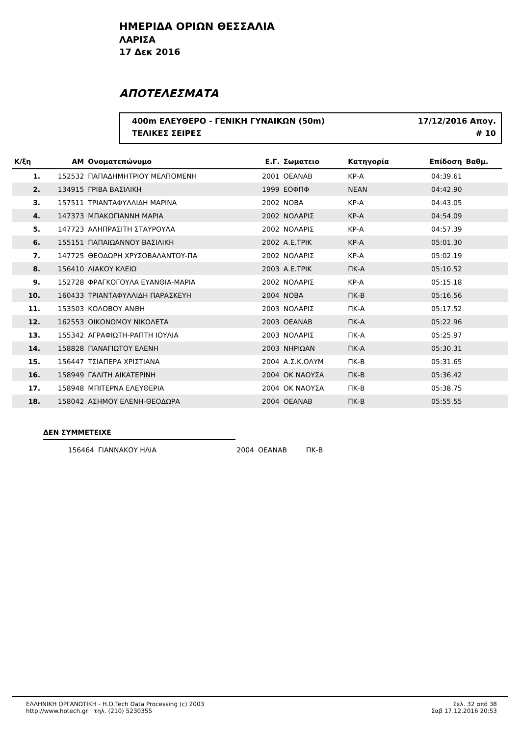ΗΜΕΡΙΔΑ ΟΡΙΩΝ ΘΕΣΣΑΛΙΑ
ΛΑΡΙΣΑ
17 Δεκ 2016
ΑΠΟΤΕΛΕΣΜΑΤΑ
400m ΕΛΕΥΘΕΡΟ - ΓΕΝΙΚΗ ΓΥΝΑΙΚΩΝ (50m) 17/12/2016 Απογ.
ΤΕΛΙΚΕΣ ΣΕΙΡΕΣ # 10
| Κ/ξη | ΑΜ | Ονοματεπώνυμο | Ε.Γ. | Σωματειο | Κατηγορία | Επίδοση | Βαθμ. | |
| --- | --- | --- | --- | --- | --- | --- | --- | --- |
| 1. | 152532 | ΠΑΠΑΔΗΜΗΤΡΙΟΥ ΜΕΛΠΟΜΕΝΗ | 2001 | ΟΕΑΝΑΒ | ΚΡ-Α | 04:39.61 | | |
| 2. | 134915 | ΓΡΙΒΑ ΒΑΣΙΛΙΚΗ | 1999 | ΕΟΦΠΦ | ΝΕΑΝ | 04:42.90 | | |
| 3. | 157511 | ΤΡΙΑΝΤΑΦΥΛΛΙΔΗ ΜΑΡΙΝΑ | 2002 | ΝΟΒΑ | ΚΡ-Α | 04:43.05 | | |
| 4. | 147373 | ΜΠΑΚΟΓΙΑΝΝΗ ΜΑΡΙΑ | 2002 | ΝΟΛΑΡΙΣ | ΚΡ-Α | 04:54.09 | | |
| 5. | 147723 | ΑΛΗΠΡΑΣΙΤΗ ΣΤΑΥΡΟΥΛΑ | 2002 | ΝΟΛΑΡΙΣ | ΚΡ-Α | 04:57.39 | | |
| 6. | 155151 | ΠΑΠΑΙΩΑΝΝΟΥ ΒΑΣΙΛΙΚΗ | 2002 | Α.Ε.ΤΡΙΚ | ΚΡ-Α | 05:01.30 | | |
| 7. | 147725 | ΘΕΟΔΩΡΗ ΧΡΥΣΟΒΑΛΑΝΤΟΥ-ΠΑ | 2002 | ΝΟΛΑΡΙΣ | ΚΡ-Α | 05:02.19 | | |
| 8. | 156410 | ΛΙΑΚΟΥ ΚΛΕΙΩ | 2003 | Α.Ε.ΤΡΙΚ | ΠΚ-Α | 05:10.52 | | |
| 9. | 152728 | ΦΡΑΓΚΟΓΟΥΛΑ ΕΥΑΝΘΙΑ-ΜΑΡΙΑ | 2002 | ΝΟΛΑΡΙΣ | ΚΡ-Α | 05:15.18 | | |
| 10. | 160433 | ΤΡΙΑΝΤΑΦΥΛΛΙΔΗ ΠΑΡΑΣΚΕΥΗ | 2004 | ΝΟΒΑ | ΠΚ-Β | 05:16.56 | | |
| 11. | 153503 | ΚΟΛΟΒΟΥ ΑΝΘΗ | 2003 | ΝΟΛΑΡΙΣ | ΠΚ-Α | 05:17.52 | | |
| 12. | 162553 | ΟΙΚΟΝΟΜΟΥ ΝΙΚΟΛΕΤΑ | 2003 | ΟΕΑΝΑΒ | ΠΚ-Α | 05:22.96 | | |
| 13. | 155342 | ΑΓΡΑΦΙΩΤΗ-ΡΑΠΤΗ ΙΟΥΛΙΑ | 2003 | ΝΟΛΑΡΙΣ | ΠΚ-Α | 05:25.97 | | |
| 14. | 158828 | ΠΑΝΑΓΙΩΤΟΥ ΕΛΕΝΗ | 2003 | ΝΗΡΙΩΑΝ | ΠΚ-Α | 05:30.31 | | |
| 15. | 156447 | ΤΣΙΑΠΕΡΑ ΧΡΙΣΤΙΑΝΑ | 2004 | Α.Σ.Κ.ΟΛΥΜ | ΠΚ-Β | 05:31.65 | | |
| 16. | 158949 | ΓΑΛΙΤΗ ΑΙΚΑΤΕΡΙΝΗ | 2004 | ΟΚ ΝΑΟΥΣΑ | ΠΚ-Β | 05:36.42 | | |
| 17. | 158948 | ΜΠΙΤΕΡΝΑ ΕΛΕΥΘΕΡΙΑ | 2004 | ΟΚ ΝΑΟΥΣΑ | ΠΚ-Β | 05:38.75 | | |
| 18. | 158042 | ΑΣΗΜΟΥ ΕΛΕΝΗ-ΘΕΟΔΩΡΑ | 2004 | ΟΕΑΝΑΒ | ΠΚ-Β | 05:55.55 | | |
ΔΕΝ ΣΥΜΜΕΤΕΙΧΕ
| | 156464 | ΓΙΑΝΝΑΚΟΥ ΗΛΙΑ | 2004 | ΟΕΑΝΑΒ | ΠΚ-Β |
ΕΛΛΗΝΙΚΗ ΟΡΓΑΝΩΤΙΚΗ - Η.Ο.Tech Data Processing (c) 2003
http://www.hotech.gr τηλ. (210) 5230355
Σελ. 32 από 38
Σαβ 17.12.2016 20:53